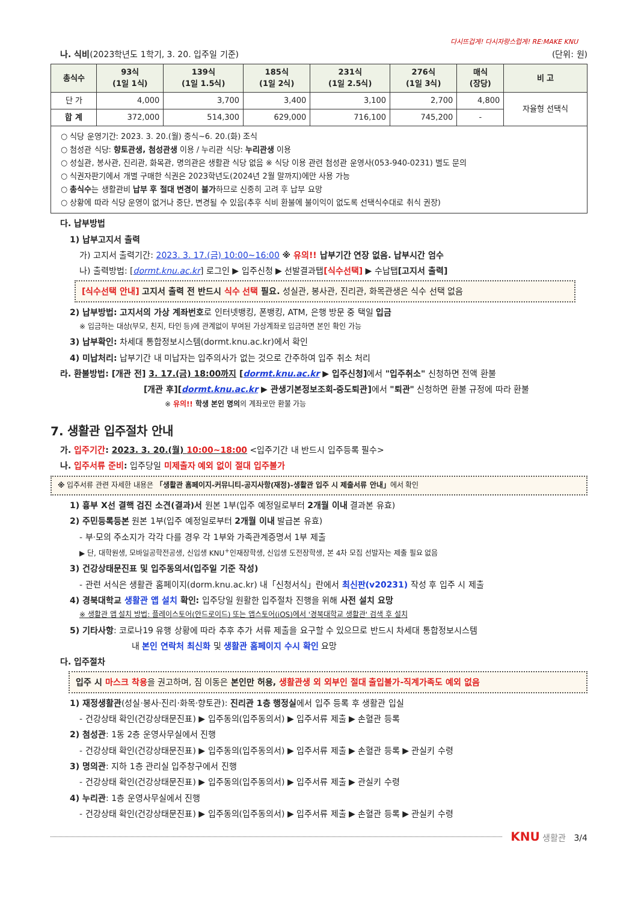다시뜨겁게! 다시자랑스럽게! RE:MAKE KNU
나. 식비(2023학년도 1학기, 3. 20. 입주일 기준) (단위: 원)
| 총식수 | 93식 (1일 1식) | 139식 (1일 1.5식) | 185식 (1일 2식) | 231식 (1일 2.5식) | 276식 (1일 3식) | 매식 (장당) | 비 고 |
| --- | --- | --- | --- | --- | --- | --- | --- |
| 단 가 | 4,000 | 3,700 | 3,400 | 3,100 | 2,700 | 4,800 | 자율형 선택식 |
| 합 계 | 372,000 | 514,300 | 629,000 | 716,100 | 745,200 | - | |
| ○ 식당 운영기간: 2023. 3. 20.(월) 중식~6. 20.(화) 조식 ○ 첨성관 식당: 향토관생, 첨성관생 이용 / 누리관 식당: 누리관생 이용 ○ 성실관, 봉사관, 진리관, 화목관, 명의관은 생활관 식당 없음 ※ 식당 이용 관련 첨성관 운영사(053-940-0231) 별도 문의 ○ 식권자판기에서 개별 구매한 식권은 2023학년도(2024년 2월 말까지)에만 사용 가능 ○ 총식수 는 생활관비 납부 후 절대 변경이 불가 하므로 신중히 고려 후 납부 요망 ○ 상황에 따라 식당 운영이 없거나 중단, 변경될 수 있음(추후 식비 환불에 불이익이 없도록 선택식수대로 취식 권장) | | | | | | | |
다. 납부방법
1) 납부고지서 출력
가) 고지서 출력기간: 2023. 3. 17.(금) 10:00~16:00 ※ 유의!! 납부기간 연장 없음. 납부시간 엄수
나) 출력방법: [dormt.knu.ac.kr] 로그인 ▶ 입주신청 ▶ 선발결과탭[식수선택] ▶ 수납탭[고지서 출력]
[식수선택 안내] 고지서 출력 전 반드시 식수 선택 필요. 성실관, 봉사관, 진리관, 화목관생은 식수 선택 없음
2) 납부방법: 고지서의 가상 계좌번호로 인터넷뱅킹, 폰뱅킹, ATM, 은행 방문 중 택일 입금
※ 입금하는 대상(부모, 친지, 타인 등)에 관계없이 부여된 가상계좌로 입금하면 본인 확인 가능
3) 납부확인: 차세대 통합정보시스템(dormt.knu.ac.kr)에서 확인
4) 미납처리: 납부기간 내 미납자는 입주의사가 없는 것으로 간주하여 입주 취소 처리
라. 환불방법: [개관 전] 3. 17.(금) 18:00까지 [dormt.knu.ac.kr ▶ 입주신청] 에서 "입주취소" 신청하면 전액 환불
[개관 후][dormt.knu.ac.kr ▶ 관생기본정보조회-중도퇴관] 에서 "퇴관" 신청하면 환불 규정에 따라 환불
※ 유의!! 학생 본인 명의의 계좌로만 환불 가능
7. 생활관 입주절차 안내
가. 입주기간: 2023. 3. 20.(월) 10:00~18:00 <입주기간 내 반드시 입주등록 필수>
나. 입주서류 준비: 입주당일 미제출자 예외 없이 절대 입주불가
※ 입주서류 관련 자세한 내용은 「생활관 홈페이지-커뮤니티-공지사항(재정)-생활관 입주 시 제출서류 안내」에서 확인
1) 흉부 X선 결핵 검진 소견(결과)서 원본 1부(입주 예정일로부터 2개월 이내 결과본 유효)
2) 주민등록등본 원본 1부(입주 예정일로부터 2개월 이내 발급본 유효)
- 부·모의 주소지가 각각 다를 경우 각 1부와 가족관계증명서 1부 제출
▶ 단, 대학원생, 모바일공학전공생, 신입생 KNU<sup>+</sup>인재장학생, 신입생 도전장학생, 본 4차 모집 선발자는 제출 필요 없음
3) 건강상태문진표 및 입주동의서(입주일 기준 작성)
- 관련 서식은 생활관 홈페이지(dorm.knu.ac.kr) 내「신청서식」란에서 최신판(v20231) 작성 후 입주 시 제출
4) 경북대학교 생활관 앱 설치 확인: 입주당일 원활한 입주절차 진행을 위해 사전 설치 요망
※ 생활관 앱 설치 방법: 플레이스토어(안드로이드) 또는 앱스토어(iOS)에서 '경북대학교 생활관' 검색 후 설치
5) 기타사항: 코로나19 유행 상황에 따라 추후 추가 서류 제출을 요구할 수 있으므로 반드시 차세대 통합정보시스템
내 본인 연락처 최신화 및 생활관 홈페이지 수시 확인 요망
다. 입주절차
입주 시 마스크 착용을 권고하며, 짐 이동은 본인만 허용, 생활관생 외 외부인 절대 출입불가-직계가족도 예외 없음
1) 재정생활관(성실·봉사·진리·화목·향토관): 진리관 1층 행정실에서 입주 등록 후 생활관 입실
- 건강상태 확인(건강상태문진표) ▶ 입주동의(입주동의서) ▶ 입주서류 제출 ▶ 손혈관 등록
2) 첨성관: 1동 2층 운영사무실에서 진행
- 건강상태 확인(건강상태문진표) ▶ 입주동의(입주동의서) ▶ 입주서류 제출 ▶ 손혈관 등록 ▶ 관실키 수령
3) 명의관: 지하 1층 관리실 입주창구에서 진행
- 건강상태 확인(건강상태문진표) ▶ 입주동의(입주동의서) ▶ 입주서류 제출 ▶ 관실키 수령
4) 누리관: 1층 운영사무실에서 진행
- 건강상태 확인(건강상태문진표) ▶ 입주동의(입주동의서) ▶ 입주서류 제출 ▶ 손혈관 등록 ▶ 관실키 수령
KNU 생활관 3/4